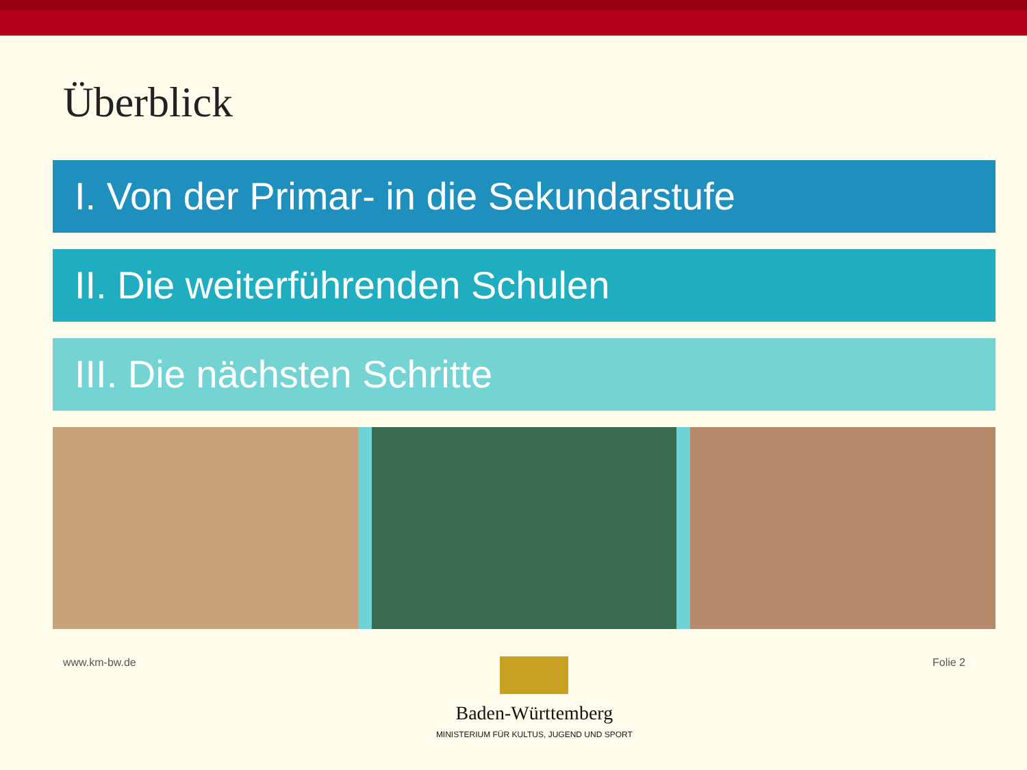Überblick
I. Von der Primar- in die Sekundarstufe
II. Die weiterführenden Schulen
III. Die nächsten Schritte
www.km-bw.de
Baden-Württemberg
MINISTERIUM FÜR KULTUS, JUGEND UND SPORT
Folie 2